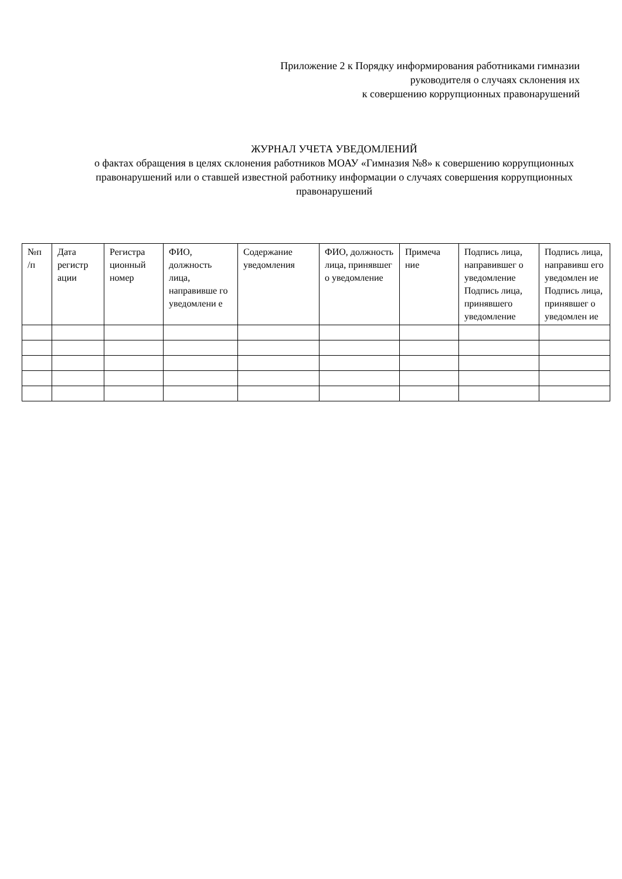Приложение 2 к Порядку информирования работниками гимназии
руководителя о случаях склонения их
к совершению коррупционных правонарушений
ЖУРНАЛ УЧЕТА УВЕДОМЛЕНИЙ
о фактах обращения в целях склонения работников МОАУ «Гимназия №8» к совершению коррупционных правонарушений или о ставшей известной работнику информации о случаях совершения коррупционных правонарушений
| №п /п | Дата регистр ации | Регистра ционный номер | ФИО, должность лица, направивше го уведомлени е | Содержание уведомления | ФИО, должность лица, принявшег о уведомление | Примеча ние | Подпись лица, направившег о уведомление Подпись лица, принявшего уведомление | Подпись лица, направивш его уведомлен ие Подпись лица, принявшег о уведомлен ие |
| --- | --- | --- | --- | --- | --- | --- | --- | --- |